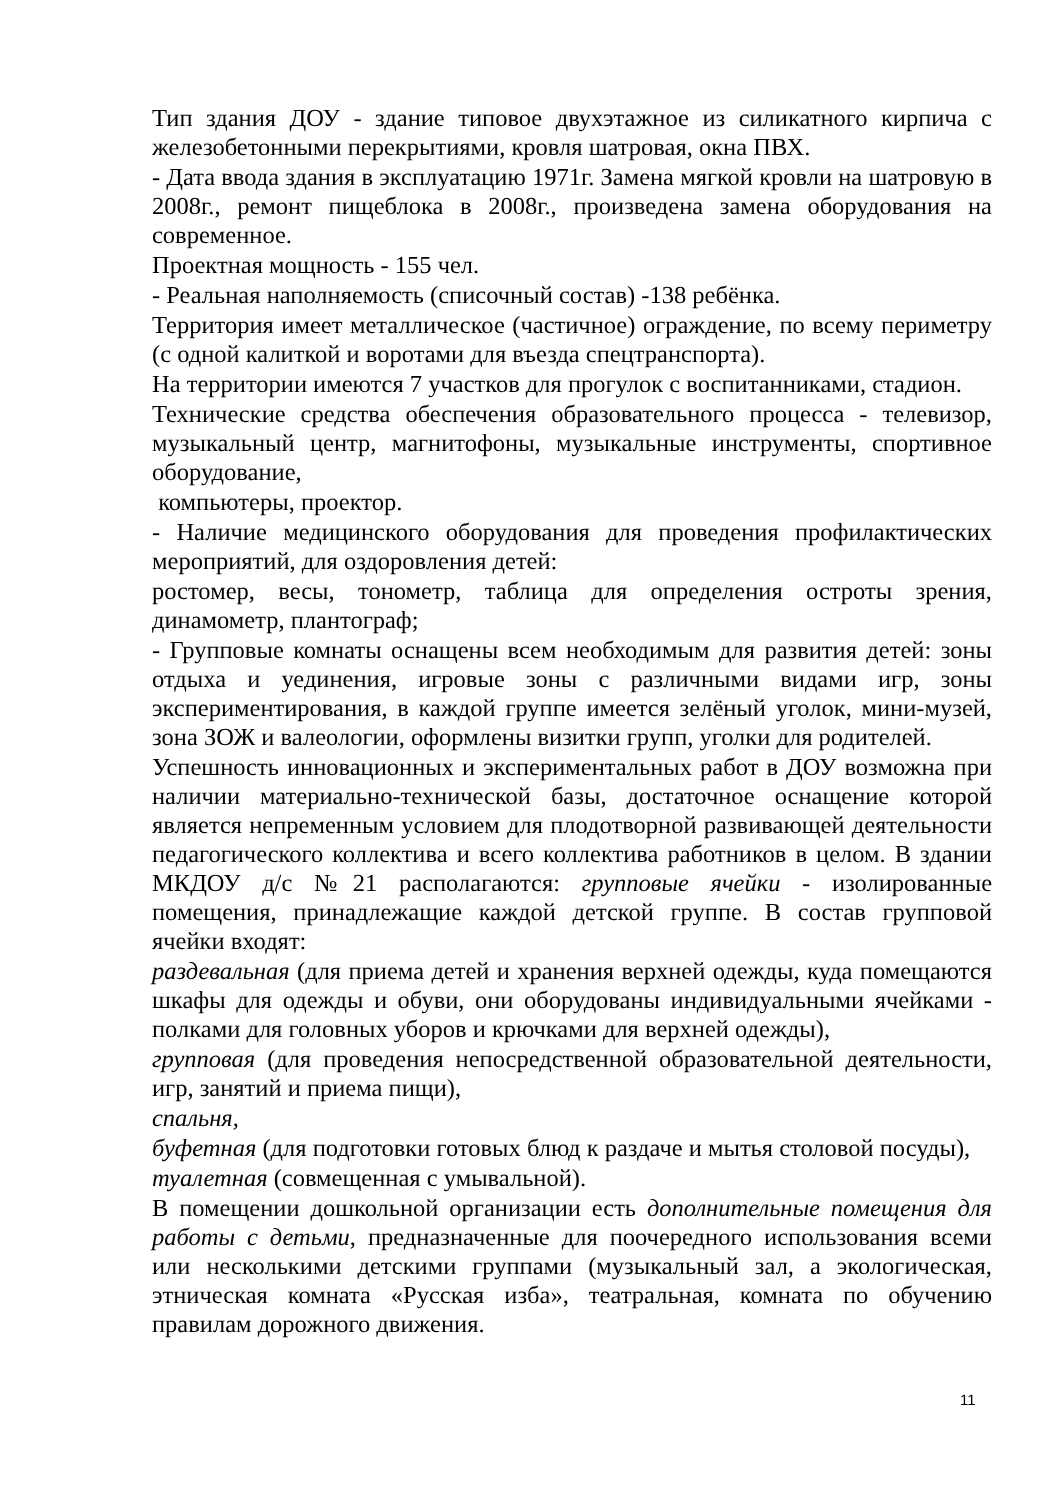Тип здания ДОУ - здание типовое двухэтажное из силикатного кирпича с железобетонными перекрытиями, кровля шатровая, окна ПВХ.
- Дата ввода здания в эксплуатацию 1971г. Замена мягкой кровли на шатровую в 2008г., ремонт пищеблока в 2008г., произведена замена оборудования на современное.
Проектная мощность - 155 чел.
- Реальная наполняемость (списочный состав) -138 ребёнка.
Территория имеет металлическое (частичное) ограждение, по всему периметру (с одной калиткой и воротами для въезда спецтранспорта).
На территории имеются 7 участков для прогулок с воспитанниками, стадион.
Технические средства обеспечения образовательного процесса - телевизор, музыкальный центр, магнитофоны, музыкальные инструменты, спортивное оборудование,
компьютеры, проектор.
- Наличие медицинского оборудования для проведения профилактических мероприятий, для оздоровления детей:
ростомер, весы, тонометр, таблица для определения остроты зрения, динамометр, плантограф;
- Групповые комнаты оснащены всем необходимым для развития детей: зоны отдыха и уединения, игровые зоны с различными видами игр, зоны экспериментирования, в каждой группе имеется зелёный уголок, мини-музей, зона ЗОЖ и валеологии, оформлены визитки групп, уголки для родителей.
Успешность инновационных и экспериментальных работ в ДОУ возможна при наличии материально-технической базы, достаточное оснащение которой является непременным условием для плодотворной развивающей деятельности педагогического коллектива и всего коллектива работников в целом. В здании МКДОУ д/с №21 располагаются: групповые ячейки - изолированные помещения, принадлежащие каждой детской группе. В состав групповой ячейки входят:
раздевальная (для приема детей и хранения верхней одежды, куда помещаются шкафы для одежды и обуви, они оборудованы индивидуальными ячейками - полками для головных уборов и крючками для верхней одежды),
групповая (для проведения непосредственной образовательной деятельности, игр, занятий и приема пищи),
спальня,
буфетная (для подготовки готовых блюд к раздаче и мытья столовой посуды),
туалетная (совмещенная с умывальной).
В помещении дошкольной организации есть дополнительные помещения для работы с детьми, предназначенные для поочередного использования всеми или несколькими детскими группами (музыкальный зал, а экологическая, этническая комната «Русская изба», театральная, комната по обучению правилам дорожного движения.
11